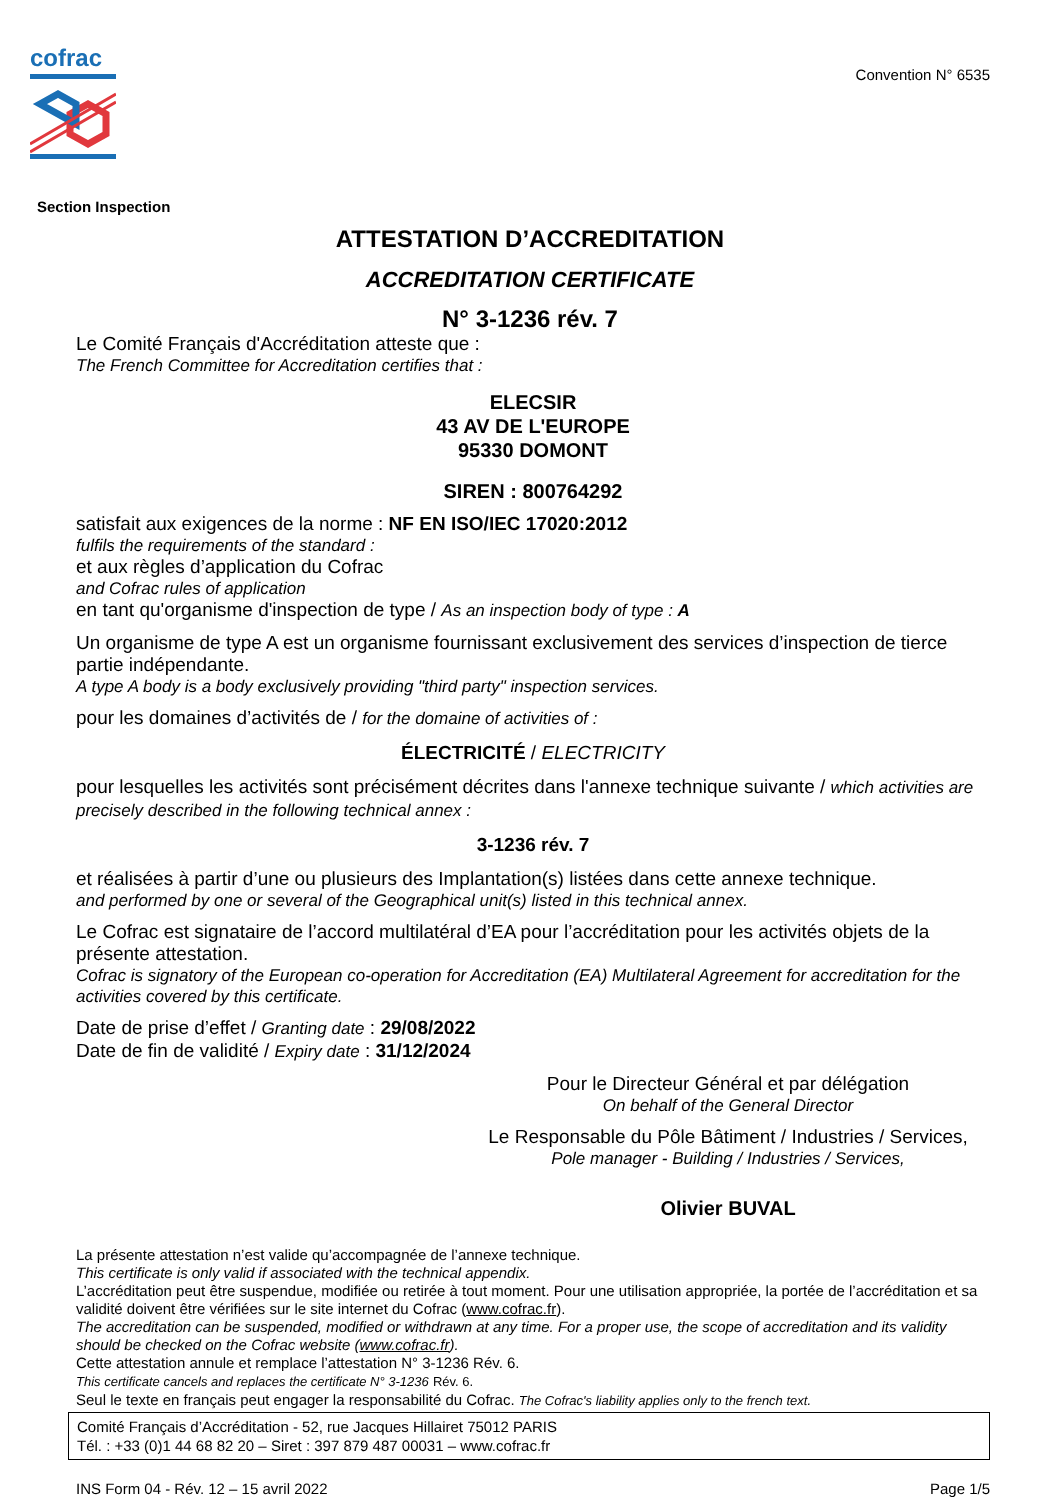cofrac
Convention N° 6535
Section Inspection
ATTESTATION D’ACCREDITATION
ACCREDITATION CERTIFICATE
N° 3-1236 rév. 7
Le Comité Français d'Accréditation atteste que :
The French Committee for Accreditation certifies that :
ELECSIR
43 AV DE L'EUROPE
95330 DOMONT
SIREN : 800764292
satisfait aux exigences de la norme : NF EN ISO/IEC 17020:2012
fulfils the requirements of the standard :
et aux règles d’application du Cofrac
and Cofrac rules of application
en tant qu'organisme d'inspection de type / As an inspection body of type : A
Un organisme de type A est un organisme fournissant exclusivement des services d’inspection de tierce partie indépendante.
A type A body is a body exclusively providing "third party" inspection services.
pour les domaines d’activités de / for the domaine of activities of :
ÉLECTRICITÉ / ELECTRICITY
pour lesquelles les activités sont précisément décrites dans l'annexe technique suivante / which activities are precisely described in the following technical annex :
3-1236 rév. 7
et réalisées à partir d’une ou plusieurs des Implantation(s) listées dans cette annexe technique.
and performed by one or several of the Geographical unit(s) listed in this technical annex.
Le Cofrac est signataire de l’accord multilatéral d’EA pour l’accréditation pour les activités objets de la présente attestation.
Cofrac is signatory of the European co-operation for Accreditation (EA) Multilateral Agreement for accreditation for the activities covered by this certificate.
Date de prise d’effet / Granting date : 29/08/2022
Date de fin de validité / Expiry date : 31/12/2024
Pour le Directeur Général et par délégation
On behalf of the General Director
Le Responsable du Pôle Bâtiment / Industries / Services,
Pole manager - Building / Industries / Services,
Olivier BUVAL
La présente attestation n’est valide qu’accompagnée de l’annexe technique.
This certificate is only valid if associated with the technical appendix.
L’accréditation peut être suspendue, modifiée ou retirée à tout moment. Pour une utilisation appropriée, la portée de l’accréditation et sa validité doivent être vérifiées sur le site internet du Cofrac (www.cofrac.fr).
The accreditation can be suspended, modified or withdrawn at any time. For a proper use, the scope of accreditation and its validity should be checked on the Cofrac website (www.cofrac.fr).
Cette attestation annule et remplace l’attestation N° 3-1236 Rév. 6.
This certificate cancels and replaces the certificate N° 3-1236 Rév. 6.
Seul le texte en français peut engager la responsabilité du Cofrac. The Cofrac's liability applies only to the french text.
Comité Français d’Accréditation - 52, rue Jacques Hillairet 75012 PARIS
Tél. : +33 (0)1 44 68 82 20 – Siret : 397 879 487 00031 – www.cofrac.fr
INS Form 04 - Rév. 12 – 15 avril 2022 Page 1/5